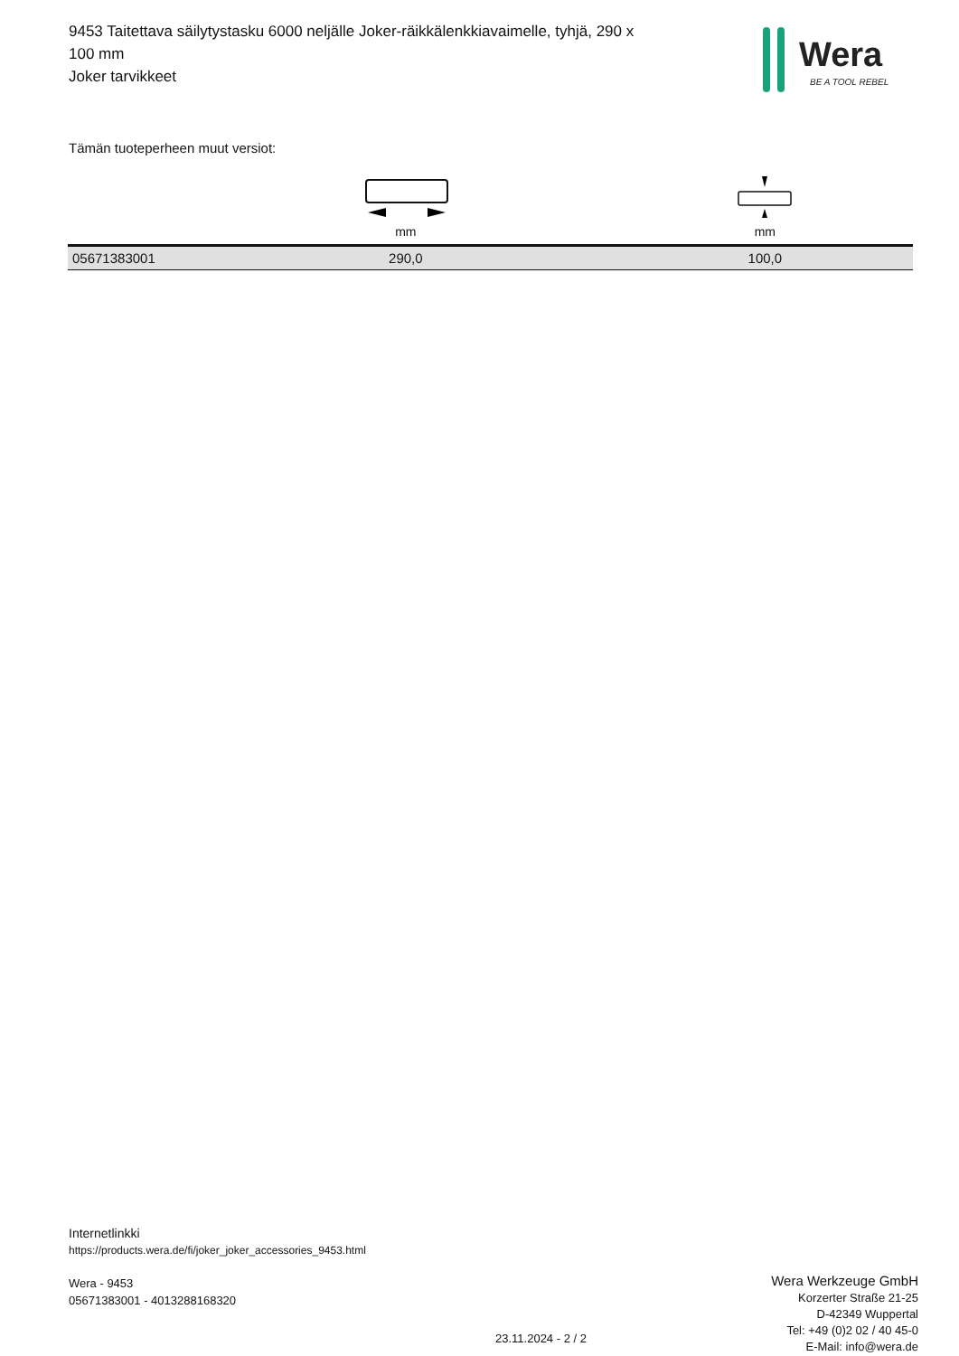9453 Taitettava säilytystasku 6000 neljälle Joker-räikkälenkkiavaimelle, tyhjä, 290 x 100 mm
Joker tarvikkeet
Wera
BE A TOOL REBEL
Tämän tuoteperheen muut versiot:
| | mm | mm |
| --- | --- | --- |
| 05671383001 | 290,0 | 100,0 |
Internetlinkki
https://products.wera.de/fi/joker_joker_accessories_9453.html
Wera - 9453
05671383001 - 4013288168320
Wera Werkzeuge GmbH
Korzerter Straße 21-25
D-42349 Wuppertal
Tel: +49 (0)2 02 / 40 45-0
E-Mail: info@wera.de
23.11.2024 - 2 / 2